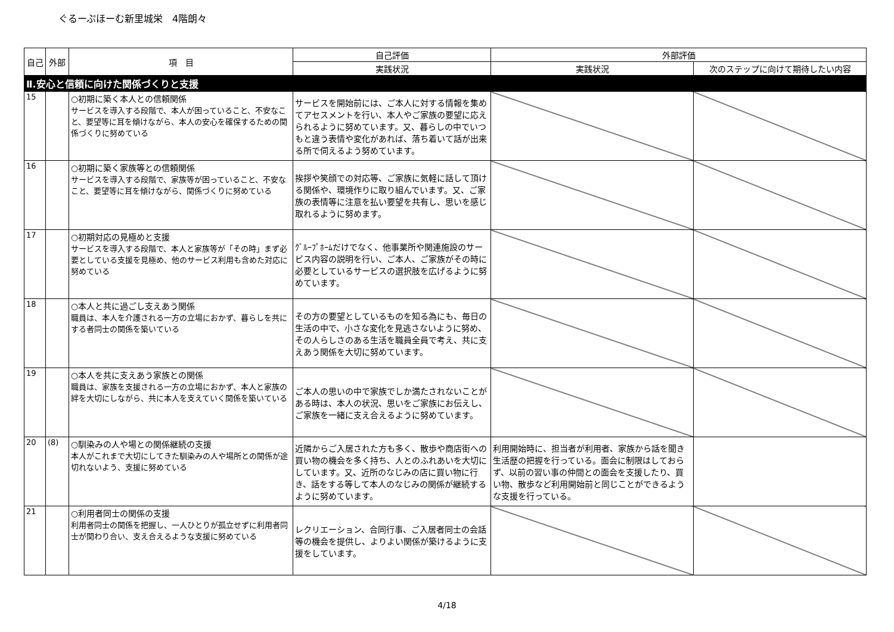ぐるーぷほーむ新里城栄　4階朗々
| 自己 | 外部 | 項 目 | 自己評価 | 外部評価 | |
| --- | --- | --- | --- | --- | --- |
| | | | 実践状況 | 実践状況 | 次のステップに向けて期待したい内容 |
| Ⅱ.安心と信頼に向けた関係づくりと支援 | | | | | |
| 15 | | ○初期に築く本人との信頼関係 サービスを導入する段階で、本人が困っていること、不安なこと、要望等に耳を傾けながら、本人の安心を確保するための関係づくりに努めている | サービスを開始前には、ご本人に対する情報を集めてアセスメントを行い、本人やご家族の要望に応えられるように努めています。又、暮らしの中でいつもと違う表情や変化があれば、落ち着いて話が出来る所で伺えるよう努めています。 | | |
| 16 | | ○初期に築く家族等との信頼関係 サービスを導入する段階で、家族等が困っていること、不安なこと、要望等に耳を傾けながら、関係づくりに努めている | 挨拶や笑顔での対応等、ご家族に気軽に話して頂ける関係や、環境作りに取り組んでいます。又、ご家族の表情等に注意を払い要望を共有し、思いを感じ取れるように努めます。 | | |
| 17 | | ○初期対応の見極めと支援 サービスを導入する段階で、本人と家族等が「その時」まず必要としている支援を見極め、他のサービス利用も含めた対応に努めている | ｸﾞﾙｰﾌﾟﾎｰﾑだけでなく、他事業所や関連施設のサービス内容の説明を行い、ご本人、ご家族がその時に必要としているサービスの選択肢を広げるように努めています。 | | |
| 18 | | ○本人と共に過ごし支えあう関係 職員は、本人を介護される一方の立場におかず、暮らしを共にする者同士の関係を築いている | その方の要望としているものを知る為にも、毎日の生活の中で、小さな変化を見逃さないように努め、その人らしさのある生活を職員全員で考え、共に支えあう関係を大切に努めています。 | | |
| 19 | | ○本人を共に支えあう家族との関係 職員は、家族を支援される一方の立場におかず、本人と家族の絆を大切にしながら、共に本人を支えていく関係を築いている | ご本人の思いの中で家族でしか満たされないことがある時は、本人の状況、思いをご家族にお伝えし、ご家族を一緒に支え合えるように努めています。 | | |
| 20 | (8) | ○馴染みの人や場との関係継続の支援 本人がこれまで大切にしてきた馴染みの人や場所との関係が途切れないよう、支援に努めている | 近隣からご入居された方も多く、散歩や商店街への買い物の機会を多く持ち、人とのふれあいを大切にしています。又、近所のなじみの店に買い物に行き、話をする等して本人のなじみの関係が継続するように努めています。 | 利用開始時に、担当者が利用者、家族から話を聞き生活歴の把握を行っている。面会に制限はしておらず、以前の習い事の仲間との面会を支援したり、買い物、散歩など利用開始前と同じことができるような支援を行っている。 | |
| 21 | | ○利用者同士の関係の支援 利用者同士の関係を把握し、一人ひとりが孤立せずに利用者同士が関わり合い、支え合えるような支援に努めている | レクリエーション、合同行事、ご入居者同士の会話等の機会を提供し、よりよい関係が築けるように支援をしています。 | | |
4/18